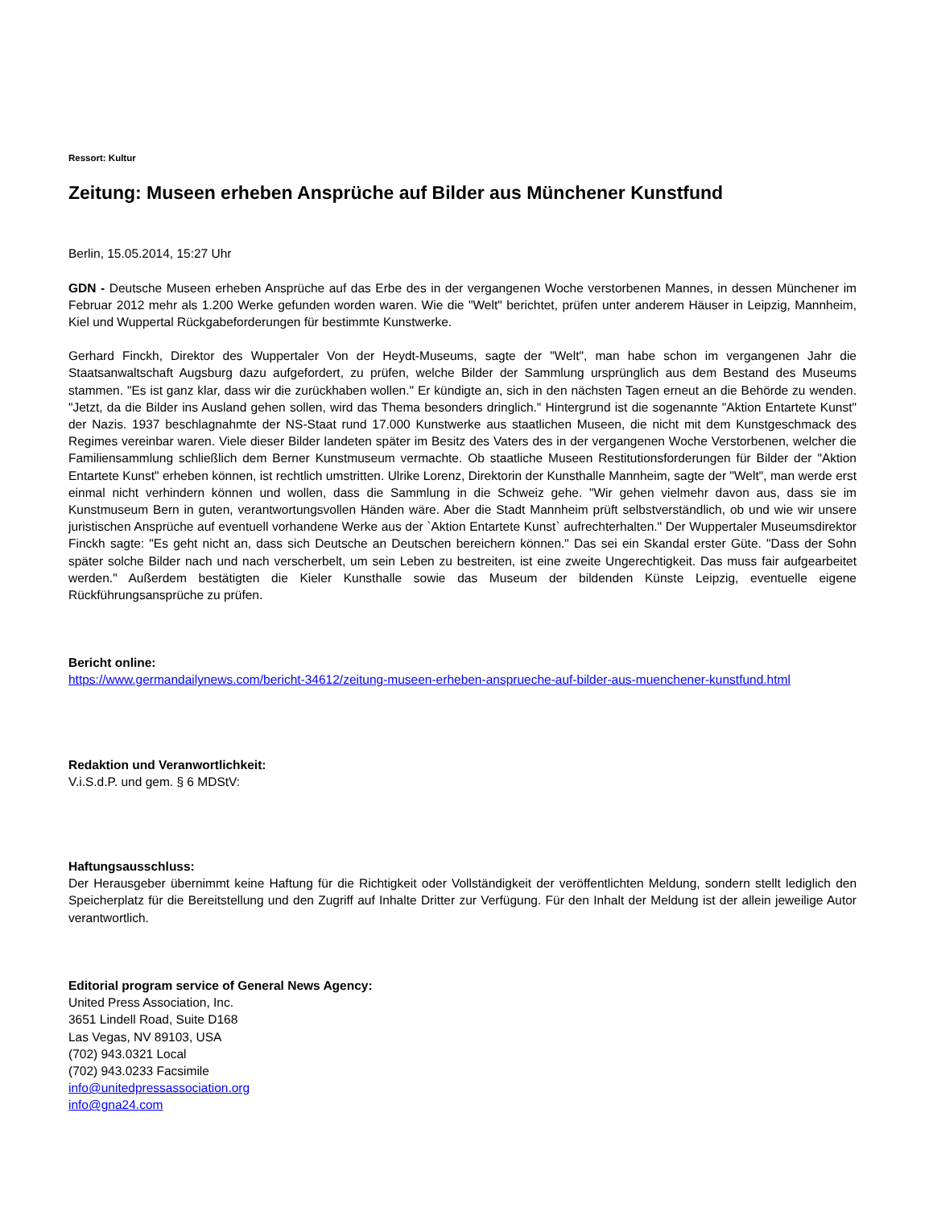Ressort: Kultur
Zeitung: Museen erheben Ansprüche auf Bilder aus Münchener Kunstfund
Berlin, 15.05.2014, 15:27 Uhr
GDN - Deutsche Museen erheben Ansprüche auf das Erbe des in der vergangenen Woche verstorbenen Mannes, in dessen Münchener im Februar 2012 mehr als 1.200 Werke gefunden worden waren. Wie die "Welt" berichtet, prüfen unter anderem Häuser in Leipzig, Mannheim, Kiel und Wuppertal Rückgabeforderungen für bestimmte Kunstwerke.
Gerhard Finckh, Direktor des Wuppertaler Von der Heydt-Museums, sagte der "Welt", man habe schon im vergangenen Jahr die Staatsanwaltschaft Augsburg dazu aufgefordert, zu prüfen, welche Bilder der Sammlung ursprünglich aus dem Bestand des Museums stammen. "Es ist ganz klar, dass wir die zurückhaben wollen." Er kündigte an, sich in den nächsten Tagen erneut an die Behörde zu wenden. "Jetzt, da die Bilder ins Ausland gehen sollen, wird das Thema besonders dringlich." Hintergrund ist die sogenannte "Aktion Entartete Kunst" der Nazis. 1937 beschlagnahmte der NS-Staat rund 17.000 Kunstwerke aus staatlichen Museen, die nicht mit dem Kunstgeschmack des Regimes vereinbar waren. Viele dieser Bilder landeten später im Besitz des Vaters des in der vergangenen Woche Verstorbenen, welcher die Familiensammlung schließlich dem Berner Kunstmuseum vermachte. Ob staatliche Museen Restitutionsforderungen für Bilder der "Aktion Entartete Kunst" erheben können, ist rechtlich umstritten. Ulrike Lorenz, Direktorin der Kunsthalle Mannheim, sagte der "Welt", man werde erst einmal nicht verhindern können und wollen, dass die Sammlung in die Schweiz gehe. "Wir gehen vielmehr davon aus, dass sie im Kunstmuseum Bern in guten, verantwortungsvollen Händen wäre. Aber die Stadt Mannheim prüft selbstverständlich, ob und wie wir unsere juristischen Ansprüche auf eventuell vorhandene Werke aus der `Aktion Entartete Kunst` aufrechterhalten." Der Wuppertaler Museumsdirektor Finckh sagte: "Es geht nicht an, dass sich Deutsche an Deutschen bereichern können." Das sei ein Skandal erster Güte. "Dass der Sohn später solche Bilder nach und nach verscherbelt, um sein Leben zu bestreiten, ist eine zweite Ungerechtigkeit. Das muss fair aufgearbeitet werden." Außerdem bestätigten die Kieler Kunsthalle sowie das Museum der bildenden Künste Leipzig, eventuelle eigene Rückführungsansprüche zu prüfen.
Bericht online:
https://www.germandailynews.com/bericht-34612/zeitung-museen-erheben-ansprueche-auf-bilder-aus-muenchener-kunstfund.html
Redaktion und Veranwortlichkeit:
V.i.S.d.P. und gem. § 6 MDStV:
Haftungsausschluss:
Der Herausgeber übernimmt keine Haftung für die Richtigkeit oder Vollständigkeit der veröffentlichten Meldung, sondern stellt lediglich den Speicherplatz für die Bereitstellung und den Zugriff auf Inhalte Dritter zur Verfügung. Für den Inhalt der Meldung ist der allein jeweilige Autor verantwortlich.
Editorial program service of General News Agency:
United Press Association, Inc.
3651 Lindell Road, Suite D168
Las Vegas, NV 89103, USA
(702) 943.0321 Local
(702) 943.0233 Facsimile
info@unitedpressassociation.org
info@gna24.com